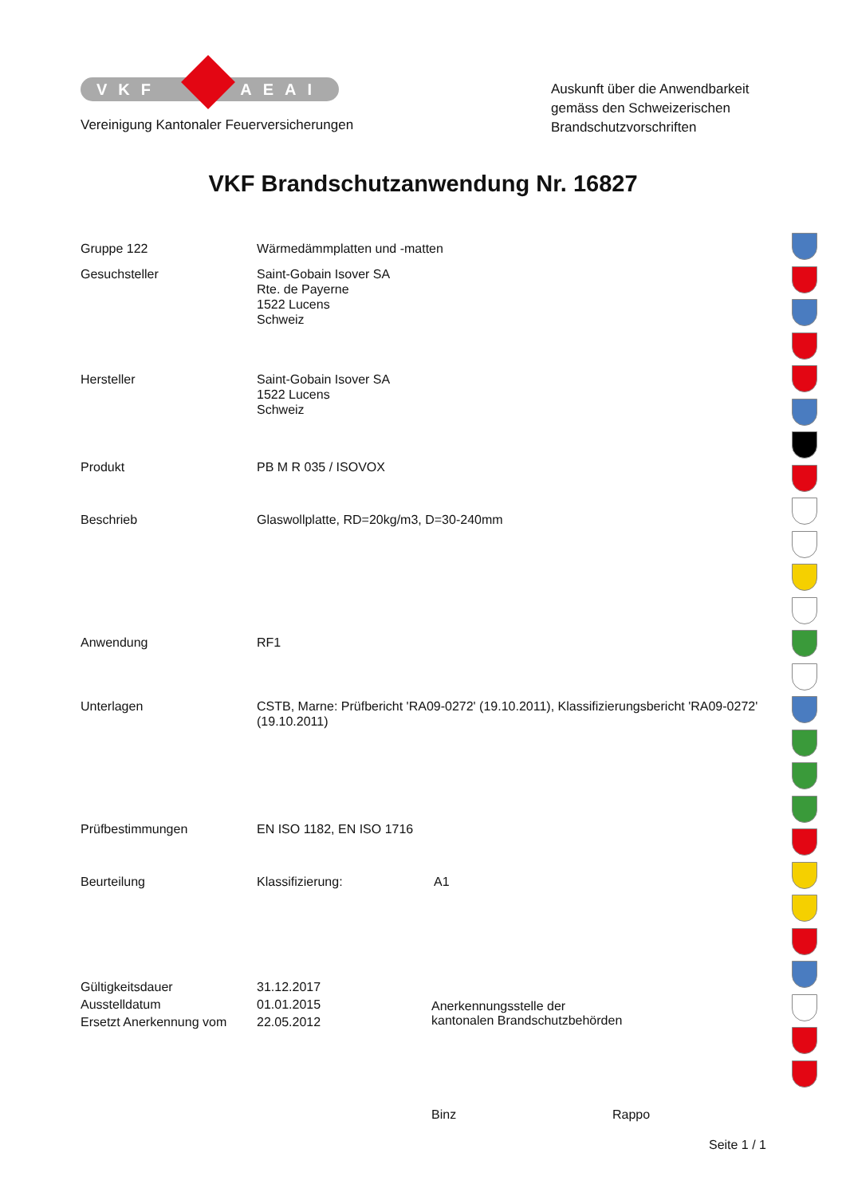VKF AEAI
Vereinigung Kantonaler Feuerversicherungen
Auskunft über die Anwendbarkeit gemäss den Schweizerischen Brandschutzvorschriften
VKF Brandschutzanwendung Nr. 16827
| Gruppe 122 | Wärmedämmplatten und -matten |
| Gesuchsteller | Saint-Gobain Isover SA Rte. de Payerne 1522 Lucens Schweiz |
| Hersteller | Saint-Gobain Isover SA 1522 Lucens Schweiz |
| Produkt | PB M R 035 / ISOVOX |
| Beschrieb | Glaswollplatte, RD=20kg/m3, D=30-240mm |
| Anwendung | RF1 |
| Unterlagen | CSTB, Marne: Prüfbericht 'RA09-0272' (19.10.2011), Klassifizierungsbericht 'RA09-0272' (19.10.2011) |
| Prüfbestimmungen | EN ISO 1182, EN ISO 1716 |
| Beurteilung | Klassifizierung: A1 |
| Gültigkeitsdauer | 31.12.2017 |
| Ausstelldatum | 01.01.2015 |
| Ersetzt Anerkennung vom | 22.05.2012 |
Anerkennungsstelle der
kantonalen Brandschutzbehörden
Binz Rappo
Seite 1 / 1